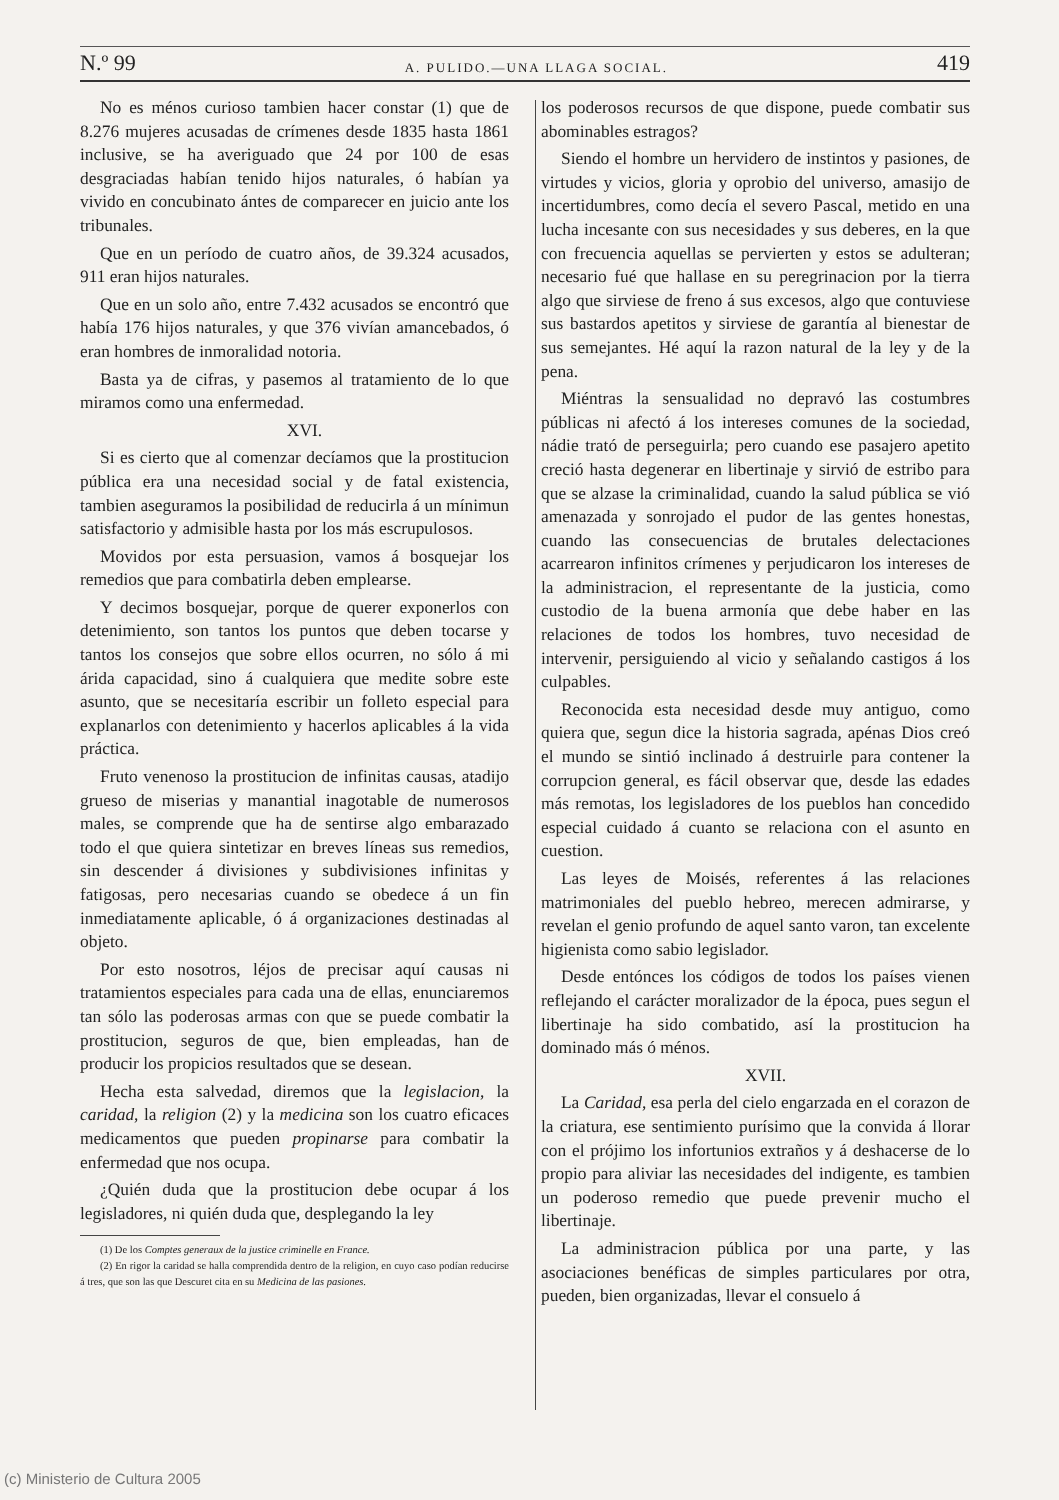N.º 99 A. PULIDO.—UNA LLAGA SOCIAL. 419
No es ménos curioso tambien hacer constar (1) que de 8.276 mujeres acusadas de crímenes desde 1835 hasta 1861 inclusive, se ha averiguado que 24 por 100 de esas desgraciadas habían tenido hijos naturales, ó habían ya vivido en concubinato ántes de comparecer en juicio ante los tribunales.
Que en un período de cuatro años, de 39.324 acusados, 911 eran hijos naturales.
Que en un solo año, entre 7.432 acusados se encontró que había 176 hijos naturales, y que 376 vivían amancebados, ó eran hombres de inmoralidad notoria.
Basta ya de cifras, y pasemos al tratamiento de lo que miramos como una enfermedad.
XVI.
Si es cierto que al comenzar decíamos que la prostitucion pública era una necesidad social y de fatal existencia, tambien aseguramos la posibilidad de reducirla á un mínimun satisfactorio y admisible hasta por los más escrupulosos.
Movidos por esta persuasion, vamos á bosquejar los remedios que para combatirla deben emplearse.
Y decimos bosquejar, porque de querer exponerlos con detenimiento, son tantos los puntos que deben tocarse y tantos los consejos que sobre ellos ocurren, no sólo á mi árida capacidad, sino á cualquiera que medite sobre este asunto, que se necesitaría escribir un folleto especial para explanarlos con detenimiento y hacerlos aplicables á la vida práctica.
Fruto venenoso la prostitucion de infinitas causas, atadijo grueso de miserias y manantial inagotable de numerosos males, se comprende que ha de sentirse algo embarazado todo el que quiera sintetizar en breves líneas sus remedios, sin descender á divisiones y subdivisiones infinitas y fatigosas, pero necesarias cuando se obedece á un fin inmediatamente aplicable, ó á organizaciones destinadas al objeto.
Por esto nosotros, léjos de precisar aquí causas ni tratamientos especiales para cada una de ellas, enunciaremos tan sólo las poderosas armas con que se puede combatir la prostitucion, seguros de que, bien empleadas, han de producir los propicios resultados que se desean.
Hecha esta salvedad, diremos que la legislacion, la caridad, la religion (2) y la medicina son los cuatro eficaces medicamentos que pueden propinarse para combatir la enfermedad que nos ocupa.
¿Quién duda que la prostitucion debe ocupar á los legisladores, ni quién duda que, desplegando la ley
(1) De los Comptes generaux de la justice criminelle en France.
(2) En rigor la caridad se halla comprendida dentro de la religion, en cuyo caso podían reducirse á tres, que son las que Descuret cita en su Medicina de las pasiones.
los poderosos recursos de que dispone, puede combatir sus abominables estragos?
Siendo el hombre un hervidero de instintos y pasiones, de virtudes y vicios, gloria y oprobio del universo, amasijo de incertidumbres, como decía el severo Pascal, metido en una lucha incesante con sus necesidades y sus deberes, en la que con frecuencia aquellas se pervierten y estos se adulteran; necesario fué que hallase en su peregrinacion por la tierra algo que sirviese de freno á sus excesos, algo que contuviese sus bastardos apetitos y sirviese de garantía al bienestar de sus semejantes. Hé aquí la razon natural de la ley y de la pena.
Miéntras la sensualidad no depravó las costumbres públicas ni afectó á los intereses comunes de la sociedad, nádie trató de perseguirla; pero cuando ese pasajero apetito creció hasta degenerar en libertinaje y sirvió de estribo para que se alzase la criminalidad, cuando la salud pública se vió amenazada y sonrojado el pudor de las gentes honestas, cuando las consecuencias de brutales delectaciones acarrearon infinitos crímenes y perjudicaron los intereses de la administracion, el representante de la justicia, como custodio de la buena armonía que debe haber en las relaciones de todos los hombres, tuvo necesidad de intervenir, persiguiendo al vicio y señalando castigos á los culpables.
Reconocida esta necesidad desde muy antiguo, como quiera que, segun dice la historia sagrada, apénas Dios creó el mundo se sintió inclinado á destruirle para contener la corrupcion general, es fácil observar que, desde las edades más remotas, los legisladores de los pueblos han concedido especial cuidado á cuanto se relaciona con el asunto en cuestion.
Las leyes de Moisés, referentes á las relaciones matrimoniales del pueblo hebreo, merecen admirarse, y revelan el genio profundo de aquel santo varon, tan excelente higienista como sabio legislador.
Desde entónces los códigos de todos los países vienen reflejando el carácter moralizador de la época, pues segun el libertinaje ha sido combatido, así la prostitucion ha dominado más ó ménos.
XVII.
La Caridad, esa perla del cielo engarzada en el corazon de la criatura, ese sentimiento purísimo que la convida á llorar con el prójimo los infortunios extraños y á deshacerse de lo propio para aliviar las necesidades del indigente, es tambien un poderoso remedio que puede prevenir mucho el libertinaje.
La administracion pública por una parte, y las asociaciones benéficas de simples particulares por otra, pueden, bien organizadas, llevar el consuelo á
(c) Ministerio de Cultura 2005